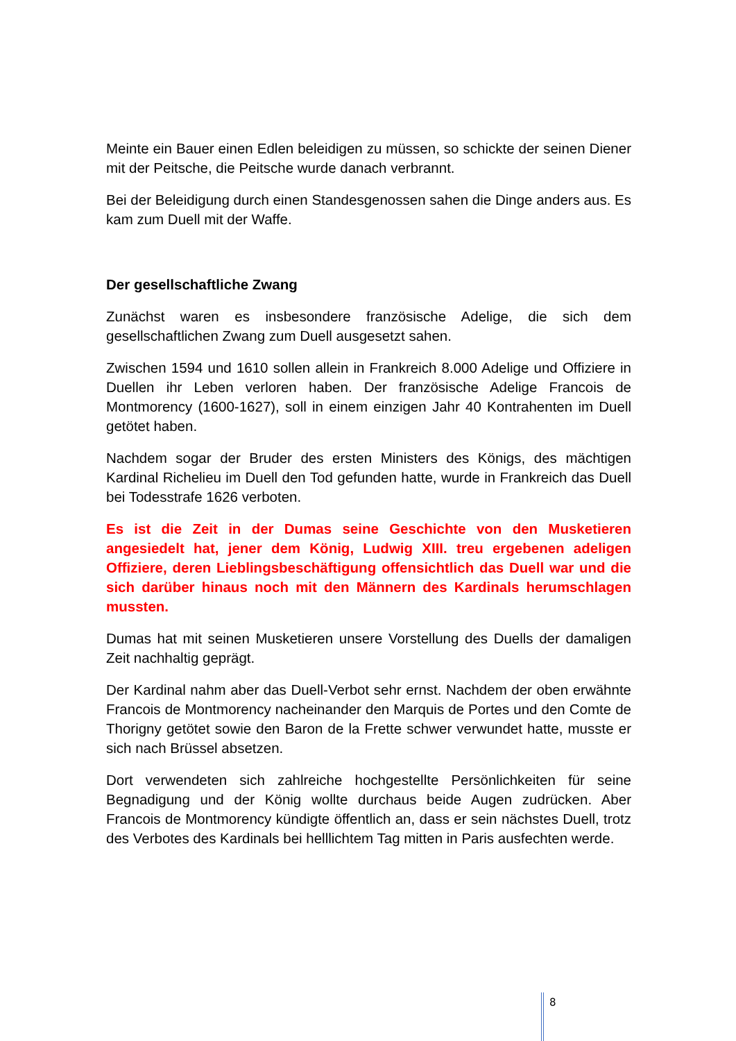Meinte ein Bauer einen Edlen beleidigen zu müssen, so schickte der seinen Diener mit der Peitsche, die Peitsche wurde danach verbrannt.
Bei der Beleidigung durch einen Standesgenossen sahen die Dinge anders aus. Es kam zum Duell mit der Waffe.
Der gesellschaftliche Zwang
Zunächst waren es insbesondere französische Adelige, die sich dem gesellschaftlichen Zwang zum Duell ausgesetzt sahen.
Zwischen 1594 und 1610 sollen allein in Frankreich 8.000 Adelige und Offiziere in Duellen ihr Leben verloren haben. Der französische Adelige Francois de Montmorency (1600-1627), soll in einem einzigen Jahr 40 Kontrahenten im Duell getötet haben.
Nachdem sogar der Bruder des ersten Ministers des Königs, des mächtigen Kardinal Richelieu im Duell den Tod gefunden hatte, wurde in Frankreich das Duell bei Todesstrafe 1626 verboten.
Es ist die Zeit in der Dumas seine Geschichte von den Musketieren angesiedelt hat, jener dem König, Ludwig XIII. treu ergebenen adeligen Offiziere, deren Lieblingsbeschäftigung offensichtlich das Duell war und die sich darüber hinaus noch mit den Männern des Kardinals herumschlagen mussten.
Dumas hat mit seinen Musketieren unsere Vorstellung des Duells der damaligen Zeit nachhaltig geprägt.
Der Kardinal nahm aber das Duell-Verbot sehr ernst. Nachdem der oben erwähnte Francois de Montmorency nacheinander den Marquis de Portes und den Comte de Thorigny getötet sowie den Baron de la Frette schwer verwundet hatte, musste er sich nach Brüssel absetzen.
Dort verwendeten sich zahlreiche hochgestellte Persönlichkeiten für seine Begnadigung und der König wollte durchaus beide Augen zudrücken. Aber Francois de Montmorency kündigte öffentlich an, dass er sein nächstes Duell, trotz des Verbotes des Kardinals bei helllichtem Tag mitten in Paris ausfechten werde.
8